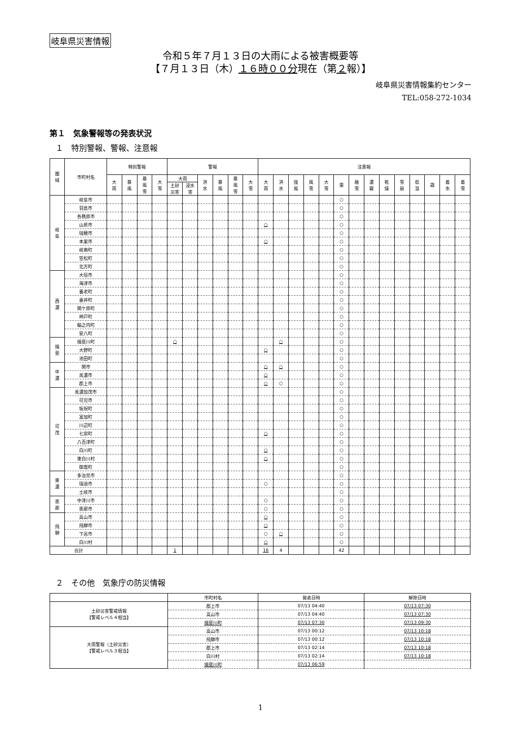岐阜県災害情報
令和５年７月１３日の大雨による被害概要等
【７月１３日（木）１６時００分現在（第２報）】
岐阜県災害情報集約センター
TEL:058-272-1034
第１　気象警報等の発表状況
１　特別警報、警報、注意報
| 圏 域 | 市町村名 | 特別警報 | | | | 警報 | | | | | | 注意報 | | | | | | | | | | | | | |
| --- | --- | --- | --- | --- | --- | --- | --- | --- | --- | --- | --- | --- | --- | --- | --- | --- | --- | --- | --- | --- | --- | --- | --- | --- | --- |
| | | 大 雨 | 暴 風 | 暴 風 雪 | 大 雪 | 大雨 | | 洪 水 | 暴 風 | 暴 風 雪 | 大 雪 | 大 雨 | 洪 水 | 強 風 | 風 雪 | 大 雪 | 雷 | 融 雪 | 濃 霧 | 乾 燥 | 雪 崩 | 低 温 | 霜 | 着 氷 | 着 雪 |
| | | | | | | 土砂 災害 | 浸水 害 | | | | | | | | | | | | | | | | | | |
| 岐 阜 | 岐阜市 | | | | | | | | | | | | | | | | ○ | | | | | | | | |
| | 羽島市 | | | | | | | | | | | | | | | | ○ | | | | | | | | |
| | 各務原市 | | | | | | | | | | | | | | | | ○ | | | | | | | | |
| | 山県市 | | | | | | | | | | | ○ | | | | | ○ | | | | | | | | |
| | 瑞穂市 | | | | | | | | | | | | | | | | ○ | | | | | | | | |
| | 本巣市 | | | | | | | | | | | ○ | | | | | ○ | | | | | | | | |
| | 岐南町 | | | | | | | | | | | | | | | | ○ | | | | | | | | |
| | 笠松町 | | | | | | | | | | | | | | | | ○ | | | | | | | | |
| | 北方町 | | | | | | | | | | | | | | | | ○ | | | | | | | | |
| 西 濃 | 大垣市 | | | | | | | | | | | | | | | | ○ | | | | | | | | |
| | 海津市 | | | | | | | | | | | | | | | | ○ | | | | | | | | |
| | 養老町 | | | | | | | | | | | | | | | | ○ | | | | | | | | |
| | 垂井町 | | | | | | | | | | | | | | | | ○ | | | | | | | | |
| | 関ケ原町 | | | | | | | | | | | | | | | | ○ | | | | | | | | |
| | 神戸町 | | | | | | | | | | | | | | | | ○ | | | | | | | | |
| | 輪之内町 | | | | | | | | | | | | | | | | ○ | | | | | | | | |
| | 安八町 | | | | | | | | | | | | | | | | ○ | | | | | | | | |
| 揖 斐 | 揖斐川町 | | | | | ○ | | | | | | | ○ | | | | ○ | | | | | | | | |
| | 大野町 | | | | | | | | | | | ○ | | | | | ○ | | | | | | | | |
| | 池田町 | | | | | | | | | | | | | | | | ○ | | | | | | | | |
| 中 濃 | 関市 | | | | | | | | | | | ○ | ○ | | | | ○ | | | | | | | | |
| | 美濃市 | | | | | | | | | | | ○ | | | | | ○ | | | | | | | | |
| | 郡上市 | | | | | | | | | | | ○ | ○ | | | | ○ | | | | | | | | |
| 可 茂 | 美濃加茂市 | | | | | | | | | | | | | | | | ○ | | | | | | | | |
| | 可児市 | | | | | | | | | | | | | | | | ○ | | | | | | | | |
| | 坂祝町 | | | | | | | | | | | | | | | | ○ | | | | | | | | |
| | 富加町 | | | | | | | | | | | | | | | | ○ | | | | | | | | |
| | 川辺町 | | | | | | | | | | | | | | | | ○ | | | | | | | | |
| | 七宗町 | | | | | | | | | | | ○ | | | | | ○ | | | | | | | | |
| | 八百津町 | | | | | | | | | | | | | | | | ○ | | | | | | | | |
| | 白川町 | | | | | | | | | | | ○ | | | | | ○ | | | | | | | | |
| | 東白川村 | | | | | | | | | | | ○ | | | | | ○ | | | | | | | | |
| | 御嵩町 | | | | | | | | | | | | | | | | ○ | | | | | | | | |
| 東 濃 | 多治見市 | | | | | | | | | | | | | | | | ○ | | | | | | | | |
| | 瑞浪市 | | | | | | | | | | | ○ | | | | | ○ | | | | | | | | |
| | 土岐市 | | | | | | | | | | | | | | | | ○ | | | | | | | | |
| 恵 那 | 中津川市 | | | | | | | | | | | ○ | | | | | ○ | | | | | | | | |
| | 恵那市 | | | | | | | | | | | ○ | | | | | ○ | | | | | | | | |
| 飛 騨 | 高山市 | | | | | | | | | | | ○ | | | | | ○ | | | | | | | | |
| | 飛騨市 | | | | | | | | | | | ○ | | | | | ○ | | | | | | | | |
| | 下呂市 | | | | | | | | | | | ○ | ○ | | | | ○ | | | | | | | | |
| | 白川村 | | | | | | | | | | | ○ | | | | | ○ | | | | | | | | |
| 合計 | | | | | | 1 | | | | | | 16 | 4 | | | | 42 | | | | | | | | |
２　その他　気象庁の防災情報
| | 市町村名 | 発表日時 | 解除日時 |
| 土砂災害警戒情報 【警戒レベル４相当】 | 郡上市 | 07/13 04:40 | 07/13 07:30 |
| | 高山市 | 07/13 04:40 | 07/13 07:30 |
| | 揖斐川町 | 07/13 07:30 | 07/13 09:30 |
| 大雨警報（土砂災害） 【警戒レベル３相当】 | 高山市 | 07/13 00:12 | 07/13 10:18 |
| | 飛騨市 | 07/13 00:12 | 07/13 10:18 |
| | 郡上市 | 07/13 02:14 | 07/13 10:18 |
| | 白川村 | 07/13 02:14 | 07/13 10:18 |
| | 揖斐川町 | 07/13 06:59 | |
1